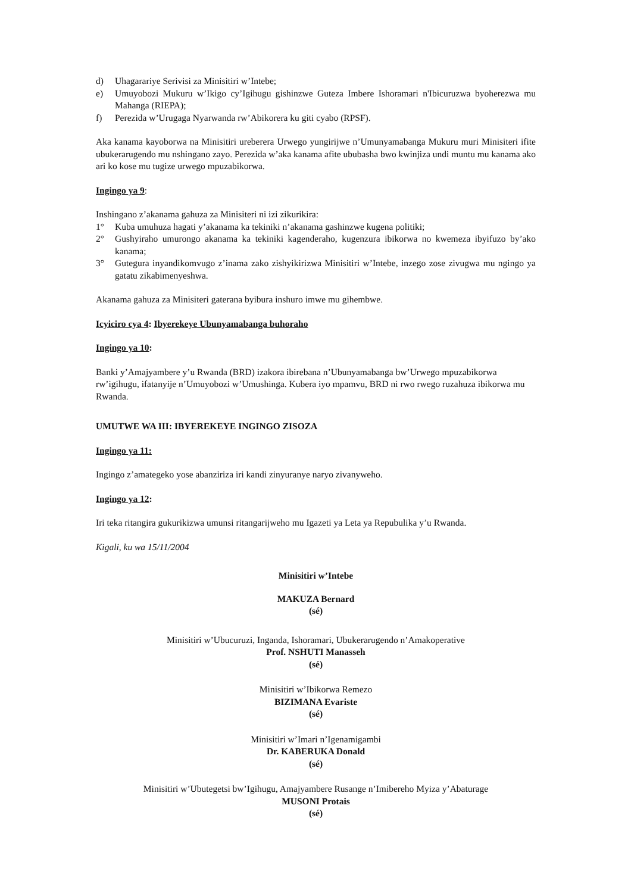d) Uhagarariye Serivisi za Minisitiri w’Intebe;
e) Umuyobozi Mukuru w’Ikigo cy’Igihugu gishinzwe Guteza Imbere Ishoramari n'Ibicuruzwa byoherezwa mu Mahanga (RIEPA);
f) Perezida w’Urugaga Nyarwanda rw’Abikorera ku giti cyabo (RPSF).
Aka kanama kayoborwa na Minisitiri ureberera Urwego yungirijwe n’Umunyamabanga Mukuru muri Minisiteri ifite ubukerarugendo mu nshingano zayo. Perezida w’aka kanama afite ububasha bwo kwinjiza undi muntu mu kanama ako ari ko kose mu tugize urwego mpuzabikorwa.
Ingingo ya 9:
Inshingano z’akanama gahuza za Minisiteri ni izi zikurikira:
1° Kuba umuhuza hagati y’akanama ka tekiniki n’akanama gashinzwe kugena politiki;
2° Gushyiraho umurongo akanama ka tekiniki kagenderaho, kugenzura ibikorwa no kwemeza ibyifuzo by’ako kanama;
3° Gutegura inyandikomvugo z’inama zako zishyikirizwa Minisitiri w’Intebe, inzego zose zivugwa mu ngingo ya gatatu zikabimenyeshwa.
Akanama gahuza za Minisiteri gaterana byibura inshuro imwe mu gihembwe.
Icyiciro cya 4: Ibyerekeye Ubunyamabanga buhoraho
Ingingo ya 10:
Banki y’Amajyambere y’u Rwanda (BRD) izakora ibirebana n’Ubunyamabanga bw’Urwego mpuzabikorwa rw’igihugu, ifatanyije n’Umuyobozi w’Umushinga. Kubera iyo mpamvu, BRD ni rwo rwego ruzahuza ibikorwa mu Rwanda.
UMUTWE WA III: IBYEREKEYE INGINGO ZISOZA
Ingingo ya 11:
Ingingo z’amategeko yose abanziriza iri kandi zinyuranye naryo zivanyweho.
Ingingo ya 12:
Iri teka ritangira gukurikizwa umunsi ritangarijweho mu Igazeti ya Leta ya Repubulika y’u Rwanda.
Kigali, ku wa 15/11/2004
Minisitiri w’Intebe
MAKUZA Bernard
(sé)
Minisitiri w’Ubucuruzi, Inganda, Ishoramari, Ubukerarugendo n’Amakoperative
Prof. NSHUTI Manasseh
(sé)
Minisitiri w’Ibikorwa Remezo
BIZIMANA Evariste
(sé)
Minisitiri w’Imari n’Igenamigambi
Dr. KABERUKA Donald
(sé)
Minisitiri w’Ubutegetsi bw’Igihugu, Amajyambere Rusange n’Imibereho Myiza y’Abaturage
MUSONI Protais
(sé)